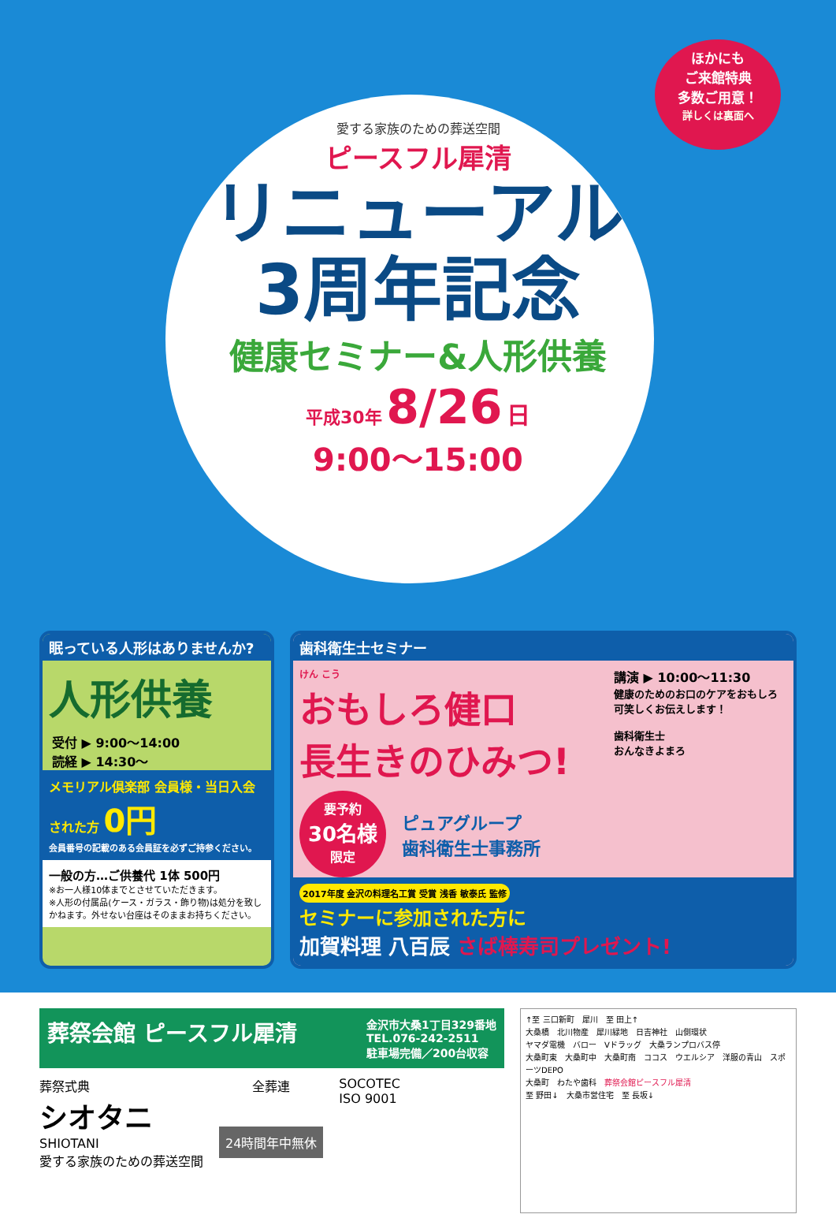ほかにも
ご来館特典
多数ご用意！
詳しくは裏面へ
愛する家族のための葬送空間
ピースフル犀清
リニューアル
3周年記念
健康セミナー&人形供養
平成30年 8/26 日
9:00〜15:00
眠っている人形はありませんか?
人形供養
受付 ▶ 9:00〜14:00
読経 ▶ 14:30〜
メモリアル倶楽部 会員様・当日入会された方 0円
会員番号の記載のある会員証を必ずご持参ください。
一般の方…ご供養代 1体 500円
※お一人様10体までとさせていただきます。
※人形の付属品(ケース・ガラス・飾り物)は処分を致しかねます。外せない台座はそのままお持ちください。
歯科衛生士セミナー
けん こう
おもしろ健口
長生きのひみつ!
講演 ▶ 10:00〜11:30
健康のためのお口のケアをおもしろ可笑しくお伝えします！
歯科衛生士
おんなきよまろ
要予約
30名様
限定
ピュアグループ
歯科衛生士事務所
2017年度 金沢の料理名工賞 受賞 浅香 敏泰氏 監修
セミナーに参加された方に
加賀料理 八百辰 さば棒寿司プレゼント!
葬祭会館 ピースフル犀清 金沢市大桑1丁目329番地
TEL.076-242-2511
駐車場完備／200台収容
葬祭式典
シオタニ
SHIOTANI
愛する家族のための葬送空間
全葬連
24時間年中無休
SOCOTEC
ISO 9001
↑至 三口新町　犀川　至 田上↑
大桑橋　北川物産　犀川緑地　日吉神社　山側環状
ヤマダ電機　バロー　Vドラッグ　大桑ランプロバス停
大桑町東　大桑町中　大桑町南　ココス　ウエルシア　洋服の青山　スポーツDEPO
大桑町　わたや歯科　葬祭会館ピースフル犀清
至 野田↓　大桑市営住宅　至 長坂↓